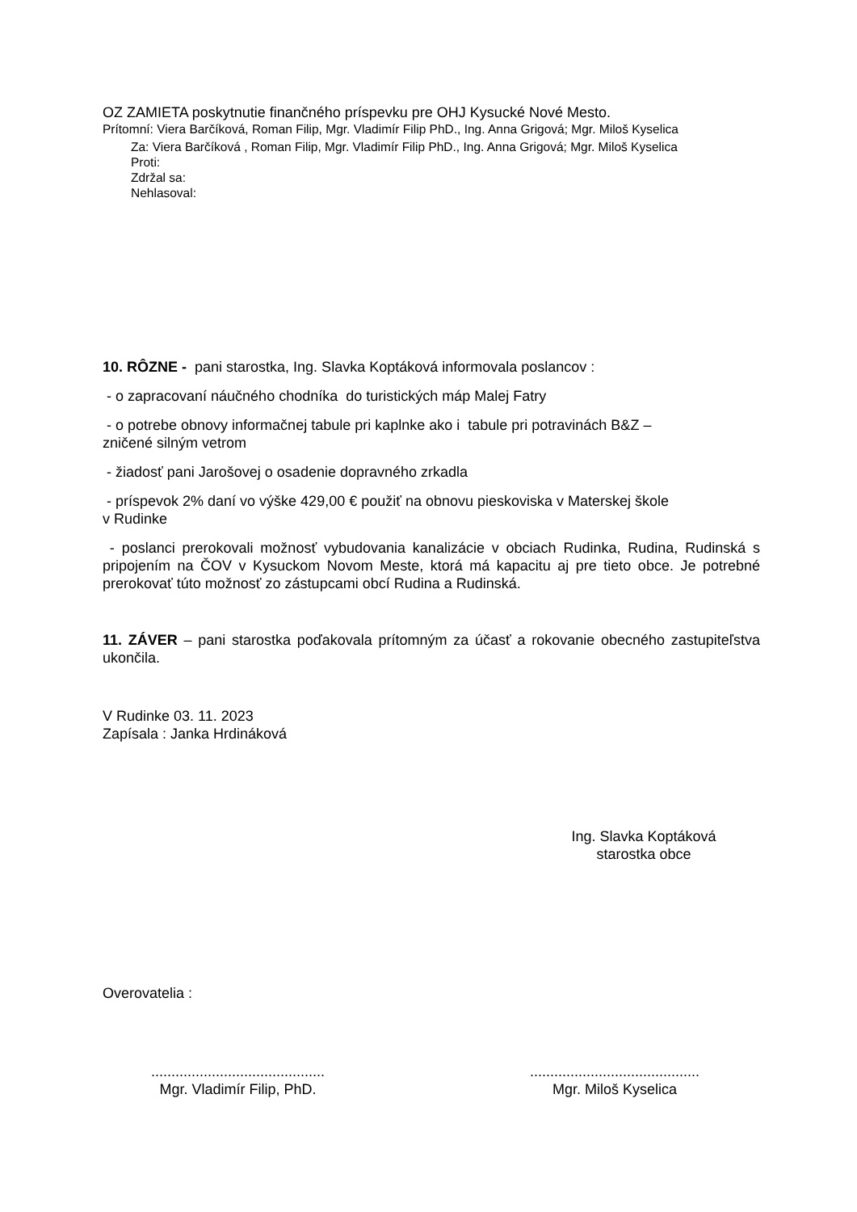OZ ZAMIETA poskytnutie finančného príspevku pre OHJ Kysucké Nové Mesto.
Prítomní: Viera Barčíková, Roman Filip, Mgr. Vladimír Filip PhD., Ing. Anna Grigová; Mgr. Miloš Kyselica
Za: Viera Barčíková , Roman Filip, Mgr. Vladimír Filip PhD., Ing. Anna Grigová; Mgr. Miloš Kyselica
Proti:
Zdržal sa:
Nehlasoval:
10. RÔZNE - pani starostka, Ing. Slavka Koptáková informovala poslancov :
- o zapracovaní náučného chodníka do turistických máp Malej Fatry
- o potrebe obnovy informačnej tabule pri kaplnke ako i tabule pri potravinách B&Z –
zničené silným vetrom
- žiadosť pani Jarošovej o osadenie dopravného zrkadla
- príspevok 2% daní vo výške 429,00 € použiť na obnovu pieskoviska v Materskej škole
v Rudinke
- poslanci prerokovali možnosť vybudovania kanalizácie v obciach Rudinka, Rudina, Rudinská s pripojením na ČOV v Kysuckom Novom Meste, ktorá má kapacitu aj pre tieto obce. Je potrebné prerokovať túto možnosť zo zástupcami obcí Rudina a Rudinská.
11. ZÁVER – pani starostka poďakovala prítomným za účasť a rokovanie obecného zastupiteľstva ukončila.
V Rudinke 03. 11. 2023
Zapísala : Janka Hrdináková
Ing. Slavka Koptáková
starostka obce
Overovatelia :
...........................................
Mgr. Vladimír Filip, PhD.
..........................................
Mgr. Miloš Kyselica